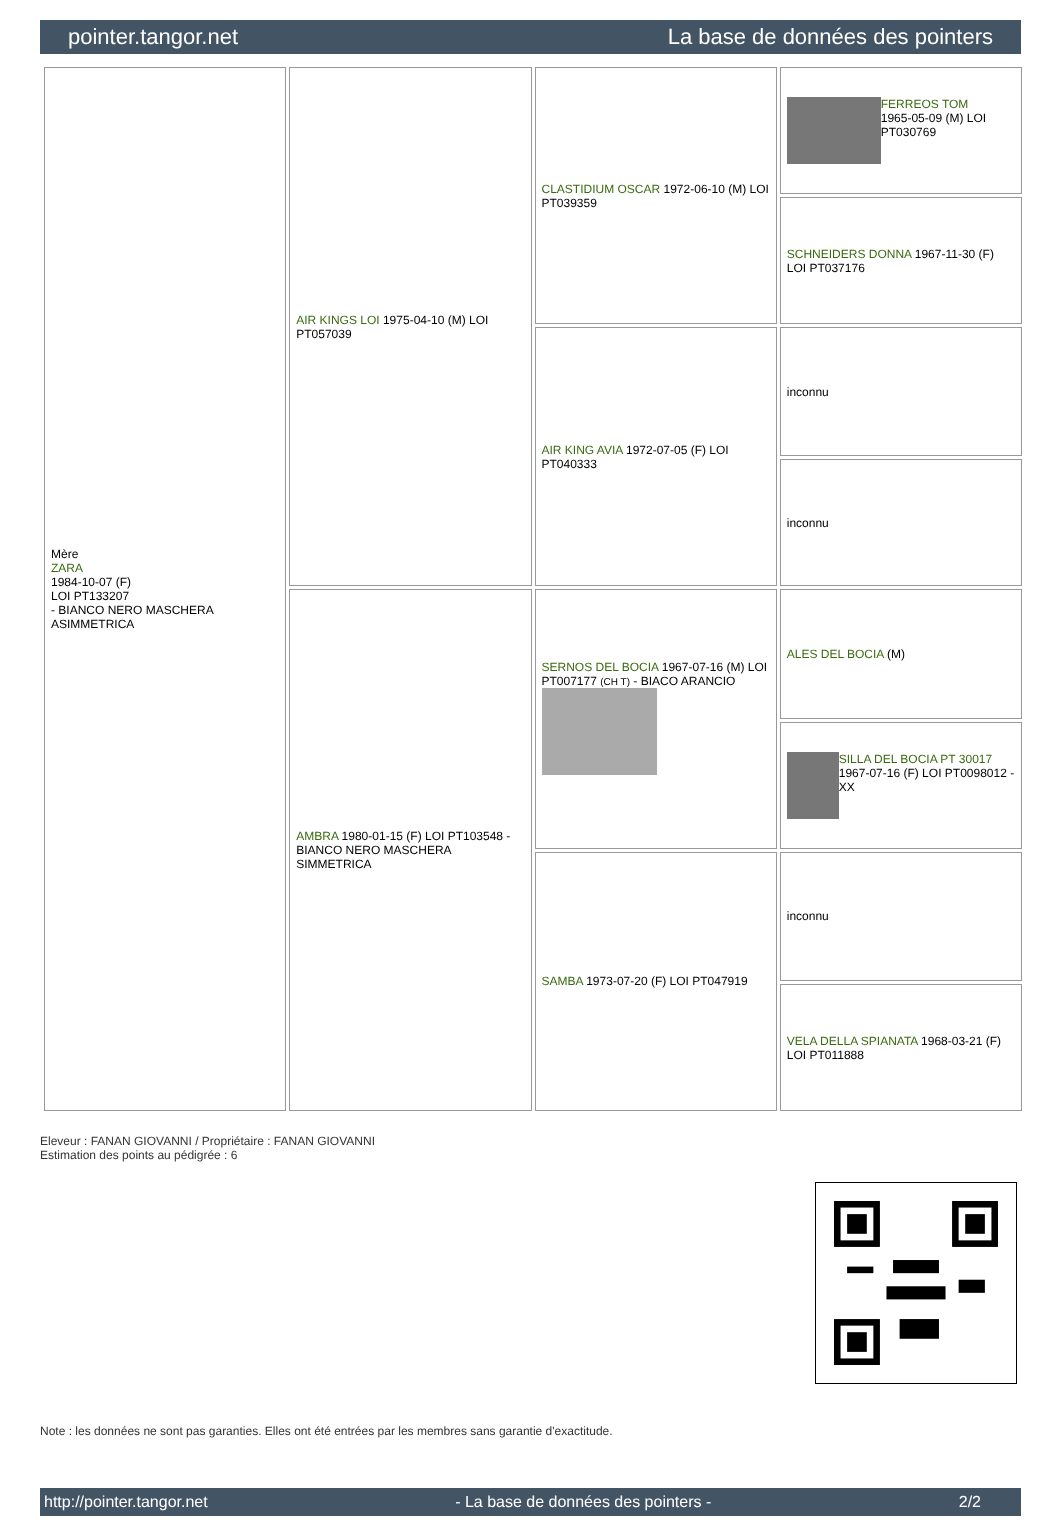pointer.tangor.net La base de données des pointers
| Mère ZARA 1984-10-07 (F) LOI PT133207 - BIANCO NERO MASCHERA ASIMMETRICA | AIR KINGS LOI 1975-04-10 (M) LOI PT057039 | CLASTIDIUM OSCAR 1972-06-10 (M) LOI PT039359 | FERREOS TOM 1965-05-09 (M) LOI PT030769 |
| | | | SCHNEIDERS DONNA 1967-11-30 (F) LOI PT037176 |
| | | AIR KING AVIA 1972-07-05 (F) LOI PT040333 | inconnu |
| | | | inconnu |
| | AMBRA 1980-01-15 (F) LOI PT103548 - BIANCO NERO MASCHERA SIMMETRICA | SERNOS DEL BOCIA 1967-07-16 (M) LOI PT007177 (CH T) - BIACO ARANCIO | ALES DEL BOCIA (M) |
| | | | SILLA DEL BOCIA PT 30017 1967-07-16 (F) LOI PT0098012 - XX |
| | | SAMBA 1973-07-20 (F) LOI PT047919 | inconnu |
| | | | VELA DELLA SPIANATA 1968-03-21 (F) LOI PT011888 |
Eleveur : FANAN GIOVANNI / Propriétaire : FANAN GIOVANNI
Estimation des points au pédigrée : 6
Note : les données ne sont pas garanties. Elles ont été entrées par les membres sans garantie d'exactitude.
http://pointer.tangor.net - La base de données des pointers - 2/2